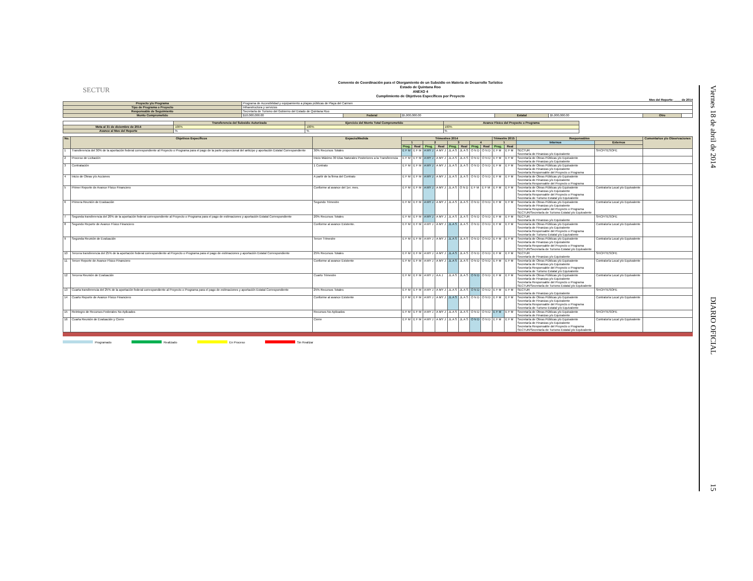SECTUR
Convenio de Coordinación para el Otorgamiento de un Subsidio en Materia de Desarrollo Turístico
Estado de Quintana Roo
ANEXO 4
Cumplimiento de Objetivos Específicos por Proyecto
Mes del Reporte: ____ de 2014
| Proyecto y/o Programa | Programa de Accesibilidad y equipamiento a playas públicas de Playa del Carmen | | | | | | |
| Tipo de Programa o Proyecto | Infraestructura y servicios | | | | | | |
| Responsable de Seguimiento | Secretaría de Turismo del Gobierno del Estado de Quintana Roo | | | | | | |
| Monto Comprometido | $10,000,000.00 | Federal | $5,000,000.00 | Estatal | $5,000,000.00 | Otro | |
| | Transferencia del Subsidio Autorizado | Ejercicio del Monto Total Comprometido | Avance Físico del Proyecto o Programa |
| Meta al 31 de diciembre de 2014 | 100% | 100% | 100% |
| Avance al Mes del Reporte | % | % | % |
| No. | Objetivos Específicos | Espacio/Medida | Trimestres 2014 | | | | | | | | Trimestre 2015 | | Responsables | | Comentarios y/o Observaciones |
| --- | --- | --- | --- | --- | --- | --- | --- | --- | --- | --- | --- | --- | --- | --- | --- |
| | | | 1 | | 2 | | 3 | | 4 | | 1 | | Internos | Externos | |
| | | | Prog. | Real | Prog. | Real | Prog. | Real | Prog. | Real | Prog. | Real | | | |
| 1 | Transferencia del 30% de la aportación federal correspondiente al Proyecto o Programa para el pago de la parte proporcional del anticipo y aportación Estatal Correspondiente | 30% Recursos Totales | E F M | E F M | A MY J | A MY J | JL A S | JL A S | O N D | O N D | E F M | E F M | SECTUR Secretaría de Finanzas y/o Equivalente | SHCP/TESOFE | |
| 2 | Proceso de Licitación | Inicio Máximo 30 Días Naturales Posteriores a la Transferencia | E F M | E F M | A MY J | A MY J | JL A S | JL A S | O N D | O N D | E F M | E F M | Secretaría de Obras Públicas y/o Equivalente Secretaría de Finanzas y/o Equivalente | | |
| 3 | Contratación | 1 Contrato | E F M | E F M | A MY J | A MY J | JL A S | JL A S | O N D | O N D | E F M | E F M | Secretaría de Obras Públicas y/o Equivalente Secretaría de Finanzas y/o Equivalente Secretaría Responsable del Proyecto o Programa | | |
| 4 | Inicio de Obras y/o Acciones | A partir de la firma del Contrato | E F M | E F M | A MY J | A MY J | JL A S | JL A S | O N D | O N D | E F M | E F M | Secretaría de Obras Públicas y/o Equivalente Secretaría de Finanzas y/o Equivalente Secretaría Responsable del Proyecto o Programa | | |
| 5 | Primer Reporte de Avance Físico Financiero | Conforme al avance del 1er. mes. | E F M | E F M | A MY J | A MY J | JL A S | O N D | E F M | E F M | E F M | E F M | Secretaría de Obras Públicas y/o Equivalente Secretaría de Finanzas y/o Equivalente Secretaría Responsable del Proyecto o Programa Secretaría de Turismo Estatal y/o Equivalente | Contraloría Local y/o Equivalente | |
| 6 | Primera Reunión de Evaluación | Segundo Trimestre | E F M | E F M | A MY J | A MY J | JL A S | JL A S | O N D | O N D | E F M | E F M | Secretaría de Obras Públicas y/o Equivalente Secretaría de Finanzas y/o Equivalente Secretaría Responsable del Proyecto o Programa SECTUR/Secretaría de Turismo Estatal y/o Equivalente | Contraloría Local y/o Equivalente | |
| 7 | Segunda transferencia del 20% de la aportación federal correspondiente al Proyecto o Programa para el pago de estimaciones y aportación Estatal Correspondiente | 20% Recursos Totales | E F M | E F M | A MY J | A MY J | JL A S | JL A S | O N D | O N D | E F M | E F M | SECTUR Secretaría de Finanzas y/o Equivalente | SHCP/TESOFE | |
| 8 | Segundo Reporte de Avance Físico Financiero | Conforme al avance Existente. | E F M | E F M | A MY J | A MY J | JL A S | JL A S | O N D | O N D | E F M | E F M | Secretaría de Obras Públicas y/o Equivalente Secretaría de Finanzas y/o Equivalente Secretaría Responsable del Proyecto o Programa Secretaría de Turismo Estatal y/o Equivalente | Contraloría Local y/o Equivalente | |
| 9 | Segunda Reunión de Evaluación | Tercer Trimestre | E F M | E F M | A MY J | A MY J | JL A S | JL A S | O N D | O N D | E F M | E F M | Secretaría de Obras Públicas y/o Equivalente Secretaría de Finanzas y/o Equivalente Secretaría Responsable del Proyecto o Programa SECTUR/Secretaría de Turismo Estatal y/o Equivalente | Contraloría Local y/o Equivalente | |
| 10 | Tercera transferencia del 25% de la aportación federal correspondiente al Proyecto o Programa para el pago de estimaciones y aportación Estatal Correspondiente | 25% Recursos Totales | E F M | E F M | A MY J | A MY J | JL A S | JL A S | O N D | O N D | E F M | E F M | SECTUR Secretaría de Finanzas y/o Equivalente | SHCP/TESOFE | |
| 11 | Tercer Reporte de Avance Físico Financiero | Conforme al avance Existente | E F M | E F M | A MY J | A MY J | JL A S | JL A S | O N D | O N D | E F M | E F M | Secretaría de Obras Públicas y/o Equivalente Secretaría de Finanzas y/o Equivalente Secretaría Responsable del Proyecto o Programa Secretaría de Turismo Estatal y/o Equivalente | Contraloría Local y/o Equivalente | |
| 12 | Tercera Reunión de Evaluación | Cuarto Trimestre | E F M | E F M | A MY J | A A J | JL A S | JL A S | O N D | O N D | E F M | E F M | Secretaría de Obras Públicas y/o Equivalente Secretaría de Finanzas y/o Equivalente Secretaría Responsable del Proyecto o Programa SECTUR/Secretaría de Turismo Estatal y/o Equivalente | Contraloría Local y/o Equivalente | |
| 13 | Cuarta transferencia del 25% de la aportación federal correspondiente al Proyecto o Programa para el pago de estimaciones y aportación Estatal Correspondiente | 25% Recursos Totales | E F M | E F M | A MY J | A MY J | JL A S | JL A S | O N D | O N D | E F M | E F M | SECTUR Secretaría de Finanzas y/o Equivalente | SHCP/TESOFE | |
| 14 | Cuarto Reporte de Avance Físico Financiero | Conforme al avance Existente | E F M | E F M | A MY J | A MY J | JL A S | JL A S | O N D | O N D | E F M | E F M | Secretaría de Obras Públicas y/o Equivalente Secretaría de Finanzas y/o Equivalente Secretaría Responsable del Proyecto o Programa Secretaría de Turismo Estatal y/o Equivalente | Contraloría Local y/o Equivalente | |
| 15 | Reintegro de Recursos Federales No Aplicados | Recursos No Aplicados | E F M | E F M | A MY J | A MY J | JL A S | JL A S | O N D | O N D | E F M | E F M | Secretaría de Obras Públicas y/o Equivalente Secretaría de Finanzas y/o Equivalente | SHCP/TESOFE | |
| 16 | Cuarta Reunión de Evaluación y Cierre | Cierre | E F M | E F M | A MY J | A MY J | JL A S | JL A S | O N D | O N D | E F M | E F M | Secretaría de Obras Públicas y/o Equivalente Secretaría de Finanzas y/o Equivalente Secretaría Responsable del Proyecto o Programa SECTUR/Secretaría de Turismo Estatal y/o Equivalente | Contraloría Local y/o Equivalente | |
Programado Realizado En Proceso Sin Realizar
Viernes 18 de abril de 2014
DIARIO OFICIAL
15